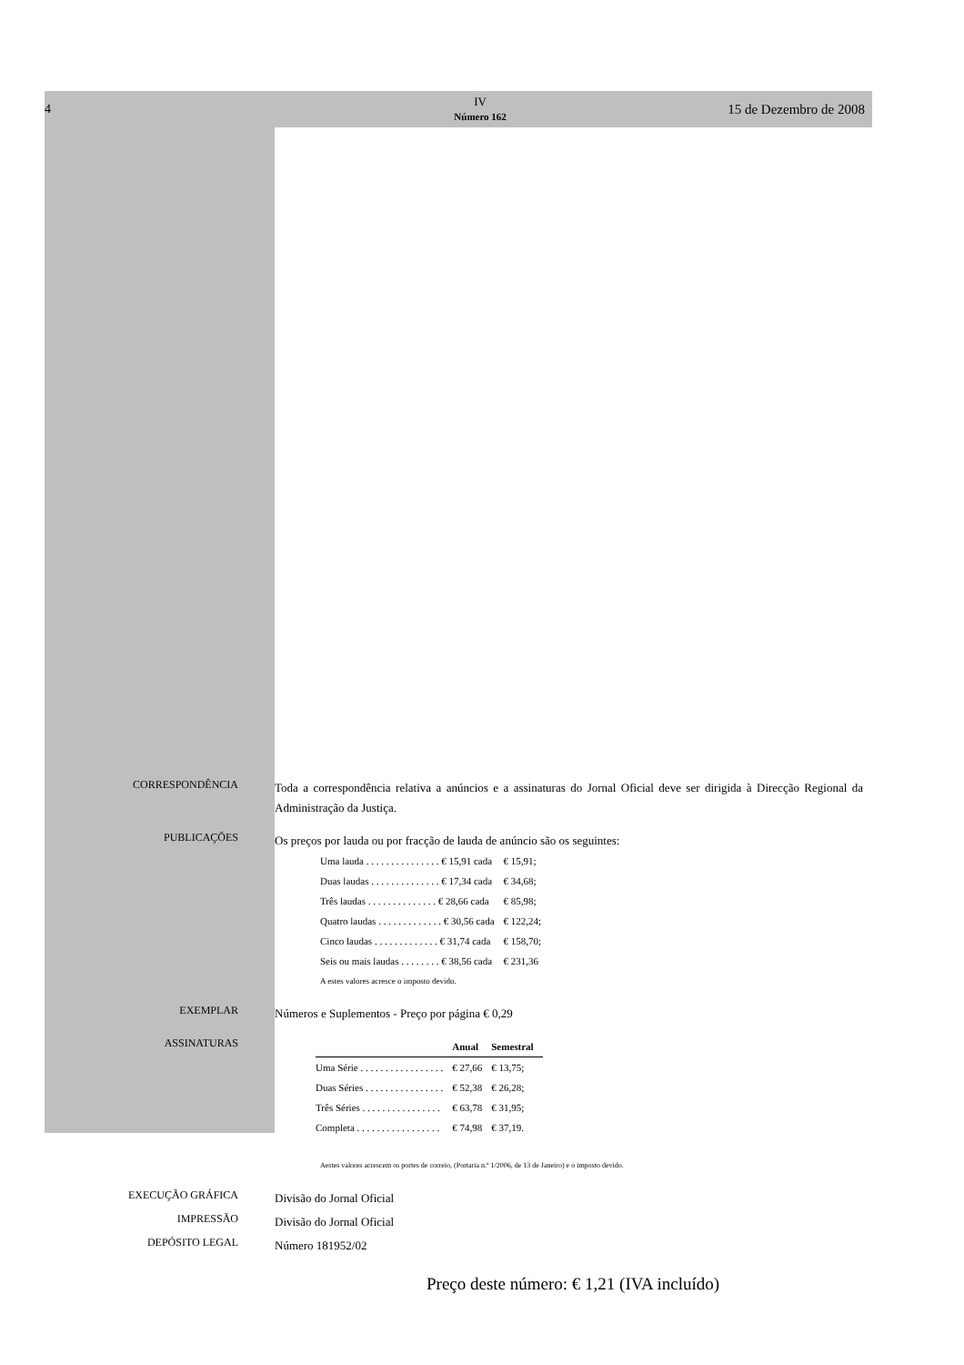4
IV
Número 162
15 de Dezembro de 2008
CORRESPONDÊNCIA
Toda a correspondência relativa a anúncios e a assinaturas do Jornal Oficial deve ser dirigida à Direcção Regional da Administração da Justiça.
PUBLICAÇÕES
Os preços por lauda ou por fracção de lauda de anúncio são os seguintes:
| Uma lauda . . . . . . . . . . . . . . . € 15,91 cada | € 15,91; |
| Duas laudas . . . . . . . . . . . . . . € 17,34 cada | € 34,68; |
| Três laudas . . . . . . . . . . . . . . € 28,66 cada | € 85,98; |
| Quatro laudas . . . . . . . . . . . . . € 30,56 cada | € 122,24; |
| Cinco laudas . . . . . . . . . . . . . € 31,74 cada | € 158,70; |
| Seis ou mais laudas . . . . . . . . € 38,56 cada | € 231,36 |
A estes valores acresce o imposto devido.
EXEMPLAR
Números e Suplementos - Preço por página € 0,29
ASSINATURAS
| | Anual | Semestral |
| --- | --- | --- |
| Uma Série . . . . . . . . . . . . . . . . . | € 27,66 | € 13,75; |
| Duas Séries . . . . . . . . . . . . . . . . | € 52,38 | € 26,28; |
| Três Séries . . . . . . . . . . . . . . . . | € 63,78 | € 31,95; |
| Completa . . . . . . . . . . . . . . . . . | € 74,98 | € 37,19. |
Aestes valores acrescem os portes de correio, (Portaria n.º 1/2006, de 13 de Janeiro) e o imposto devido.
EXECUÇÃO GRÁFICA
Divisão do Jornal Oficial
IMPRESSÃO
Divisão do Jornal Oficial
DEPÓSITO LEGAL
Número 181952/02
Preço deste número: € 1,21 (IVA incluído)